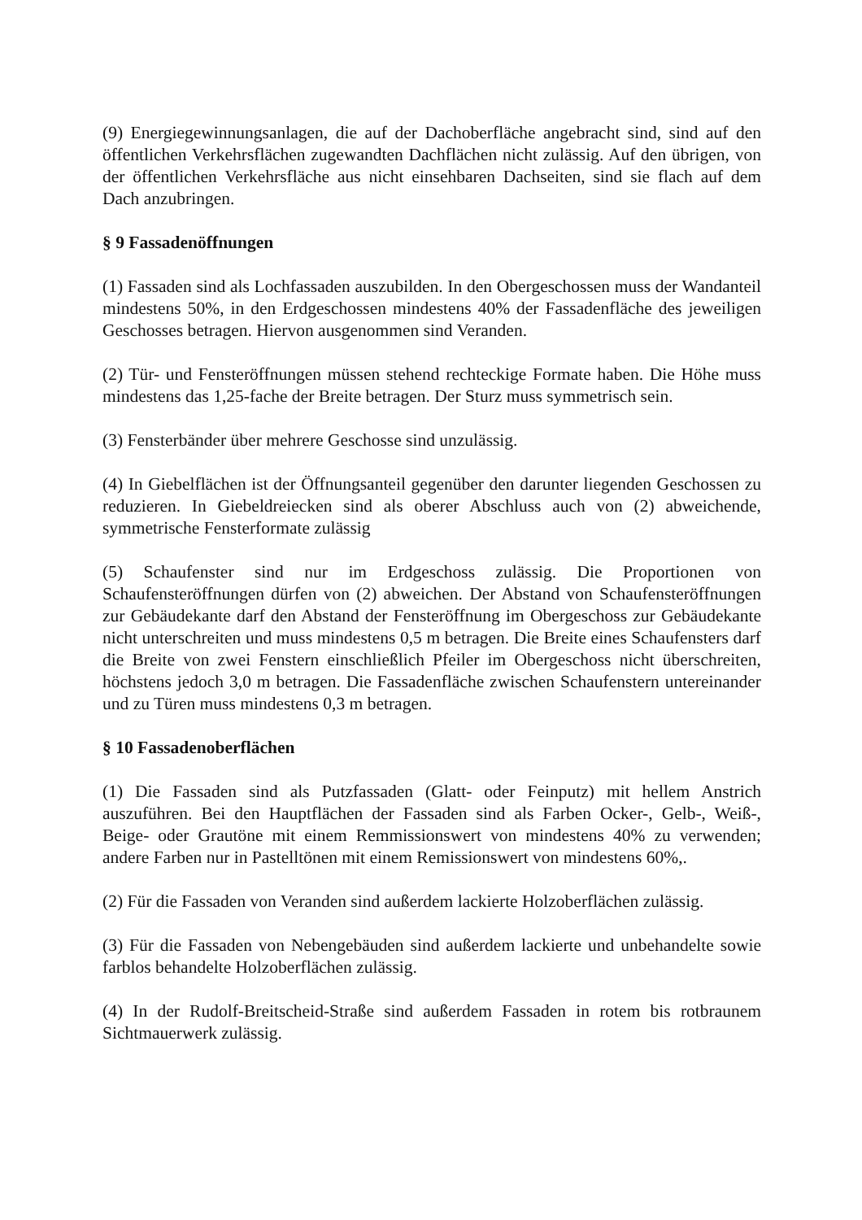(9) Energiegewinnungsanlagen, die auf der Dachoberfläche angebracht sind, sind auf den öffentlichen Verkehrsflächen zugewandten Dachflächen nicht zulässig. Auf den übrigen, von der öffentlichen Verkehrsfläche aus nicht einsehbaren Dachseiten, sind sie flach auf dem Dach anzubringen.
§ 9 Fassadenöffnungen
(1) Fassaden sind als Lochfassaden auszubilden. In den Obergeschossen muss der Wandanteil mindestens 50%, in den Erdgeschossen mindestens 40% der Fassadenfläche des jeweiligen Geschosses betragen. Hiervon ausgenommen sind Veranden.
(2) Tür- und Fensteröffnungen müssen stehend rechteckige Formate haben. Die Höhe muss mindestens das 1,25-fache der Breite betragen. Der Sturz muss symmetrisch sein.
(3) Fensterbänder über mehrere Geschosse sind unzulässig.
(4) In Giebelflächen ist der Öffnungsanteil gegenüber den darunter liegenden Geschossen zu reduzieren. In Giebeldreiecken sind als oberer Abschluss auch von (2) abweichende, symmetrische Fensterformate zulässig
(5) Schaufenster sind nur im Erdgeschoss zulässig. Die Proportionen von Schaufensteröffnungen dürfen von (2) abweichen. Der Abstand von Schaufensteröffnungen zur Gebäudekante darf den Abstand der Fensteröffnung im Obergeschoss zur Gebäudekante nicht unterschreiten und muss mindestens 0,5 m betragen. Die Breite eines Schaufensters darf die Breite von zwei Fenstern einschließlich Pfeiler im Obergeschoss nicht überschreiten, höchstens jedoch 3,0 m betragen. Die Fassadenfläche zwischen Schaufenstern untereinander und zu Türen muss mindestens 0,3 m betragen.
§ 10 Fassadenoberflächen
(1) Die Fassaden sind als Putzfassaden (Glatt- oder Feinputz) mit hellem Anstrich auszuführen. Bei den Hauptflächen der Fassaden sind als Farben Ocker-, Gelb-, Weiß-, Beige- oder Grautöne mit einem Remmissionswert von mindestens 40% zu verwenden; andere Farben nur in Pastelltönen mit einem Remissionswert von mindestens 60%,.
(2) Für die Fassaden von Veranden sind außerdem lackierte Holzoberflächen zulässig.
(3) Für die Fassaden von Nebengebäuden sind außerdem lackierte und unbehandelte sowie farblos behandelte Holzoberflächen zulässig.
(4) In der Rudolf-Breitscheid-Straße sind außerdem Fassaden in rotem bis rotbraunem Sichtmauerwerk zulässig.